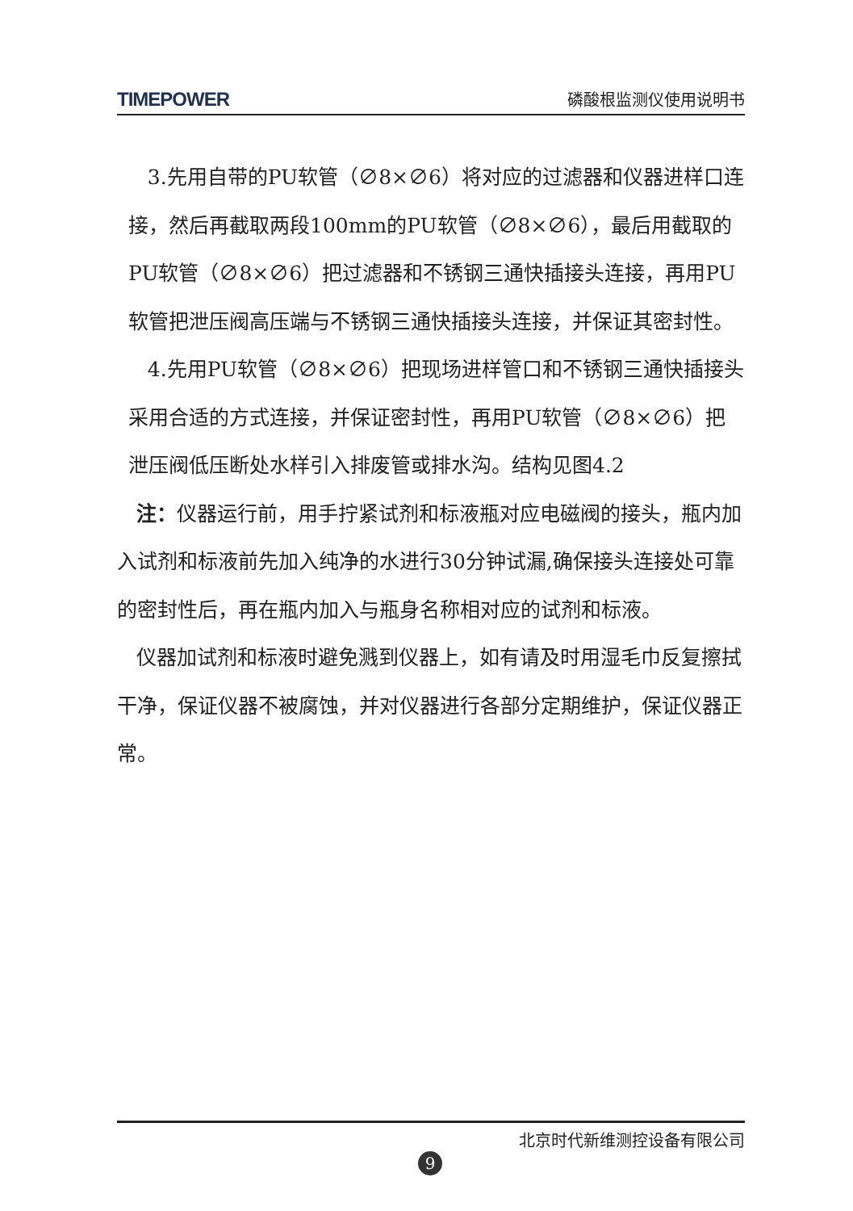TIMEPOWER 磷酸根监测仪使用说明书
3.先用自带的PU软管（∅8×∅6）将对应的过滤器和仪器进样口连接，然后再截取两段100mm的PU软管（∅8×∅6），最后用截取的PU软管（∅8×∅6）把过滤器和不锈钢三通快插接头连接，再用PU软管把泄压阀高压端与不锈钢三通快插接头连接，并保证其密封性。
4.先用PU软管（∅8×∅6）把现场进样管口和不锈钢三通快插接头采用合适的方式连接，并保证密封性，再用PU软管（∅8×∅6）把泄压阀低压断处水样引入排废管或排水沟。结构见图4.2
注：仪器运行前，用手拧紧试剂和标液瓶对应电磁阀的接头，瓶内加入试剂和标液前先加入纯净的水进行30分钟试漏,确保接头连接处可靠的密封性后，再在瓶内加入与瓶身名称相对应的试剂和标液。
仪器加试剂和标液时避免溅到仪器上，如有请及时用湿毛巾反复擦拭干净，保证仪器不被腐蚀，并对仪器进行各部分定期维护，保证仪器正常。
北京时代新维测控设备有限公司
9